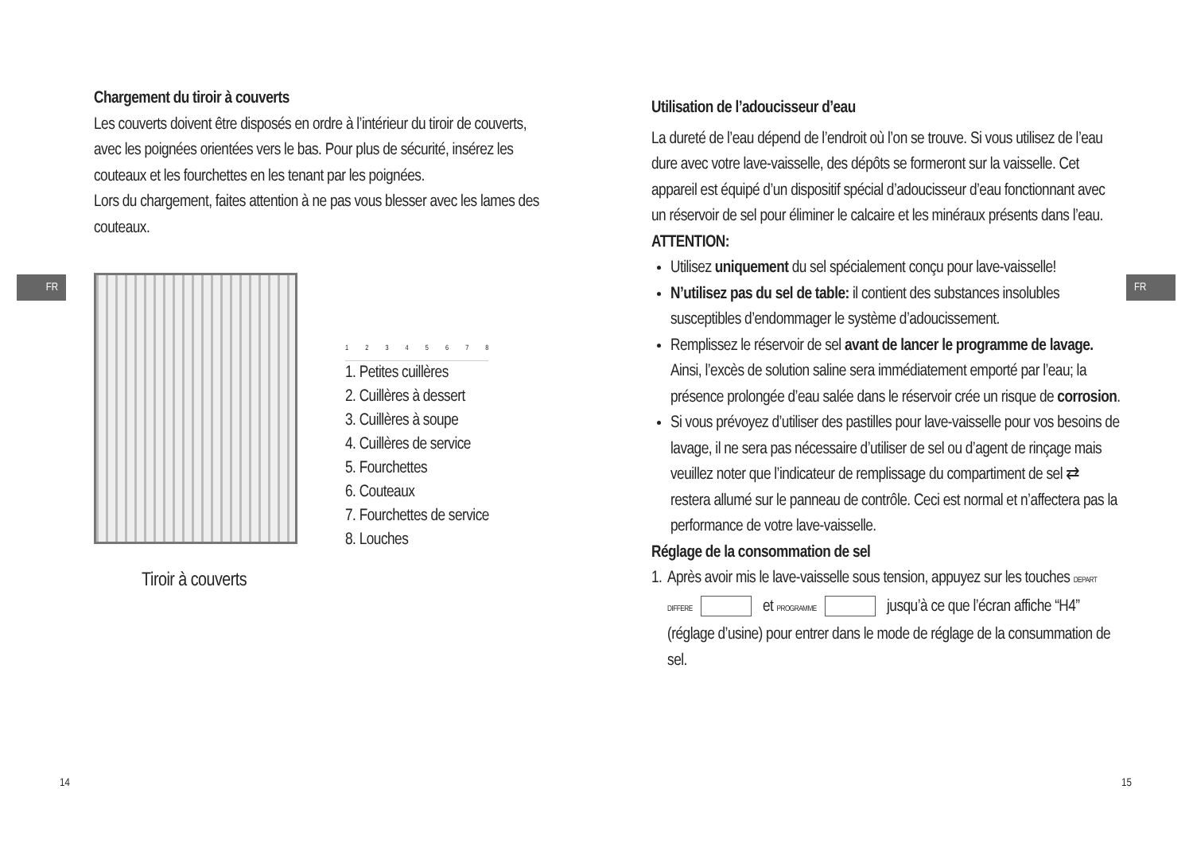FR
Chargement du tiroir à couverts
Les couverts doivent être disposés en ordre à l’intérieur du tiroir de couverts, avec les poignées orientées vers le bas. Pour plus de sécurité, insérez les couteaux et les fourchettes en les tenant par les poignées.
Lors du chargement, faites attention à ne pas vous blesser avec les lames des couteaux.
Tiroir à couverts
12345678
1. Petites cuillères
2. Cuillères à dessert
3. Cuillères à soupe
4. Cuillères de service
5. Fourchettes
6. Couteaux
7. Fourchettes de service
8. Louches
14
FR
Utilisation de l’adoucisseur d’eau
La dureté de l’eau dépend de l’endroit où l’on se trouve. Si vous utilisez de l’eau dure avec votre lave-vaisselle, des dépôts se formeront sur la vaisselle. Cet appareil est équipé d’un dispositif spécial d’adoucisseur d’eau fonctionnant avec un réservoir de sel pour éliminer le calcaire et les minéraux présents dans l’eau.
ATTENTION:
Utilisez uniquement du sel spécialement conçu pour lave-vaisselle!
N’utilisez pas du sel de table: il contient des substances insolubles susceptibles d’endommager le système d’adoucissement.
Remplissez le réservoir de sel avant de lancer le programme de lavage. Ainsi, l’excès de solution saline sera immédiatement emporté par l’eau; la présence prolongée d’eau salée dans le réservoir crée un risque de corrosion.
Si vous prévoyez d’utiliser des pastilles pour lave-vaisselle pour vos besoins de lavage, il ne sera pas nécessaire d’utiliser de sel ou d’agent de rinçage mais veuillez noter que l’indicateur de remplissage du compartiment de sel ⇄ restera allumé sur le panneau de contrôle. Ceci est normal et n’affectera pas la performance de votre lave-vaisselle.
Réglage de la consommation de sel
1. Après avoir mis le lave-vaisselle sous tension, appuyez sur les touches DEPART DIFFERE et PROGRAMME jusqu’à ce que l’écran affiche “H4” (réglage d’usine) pour entrer dans le mode de réglage de la consummation de sel.
15